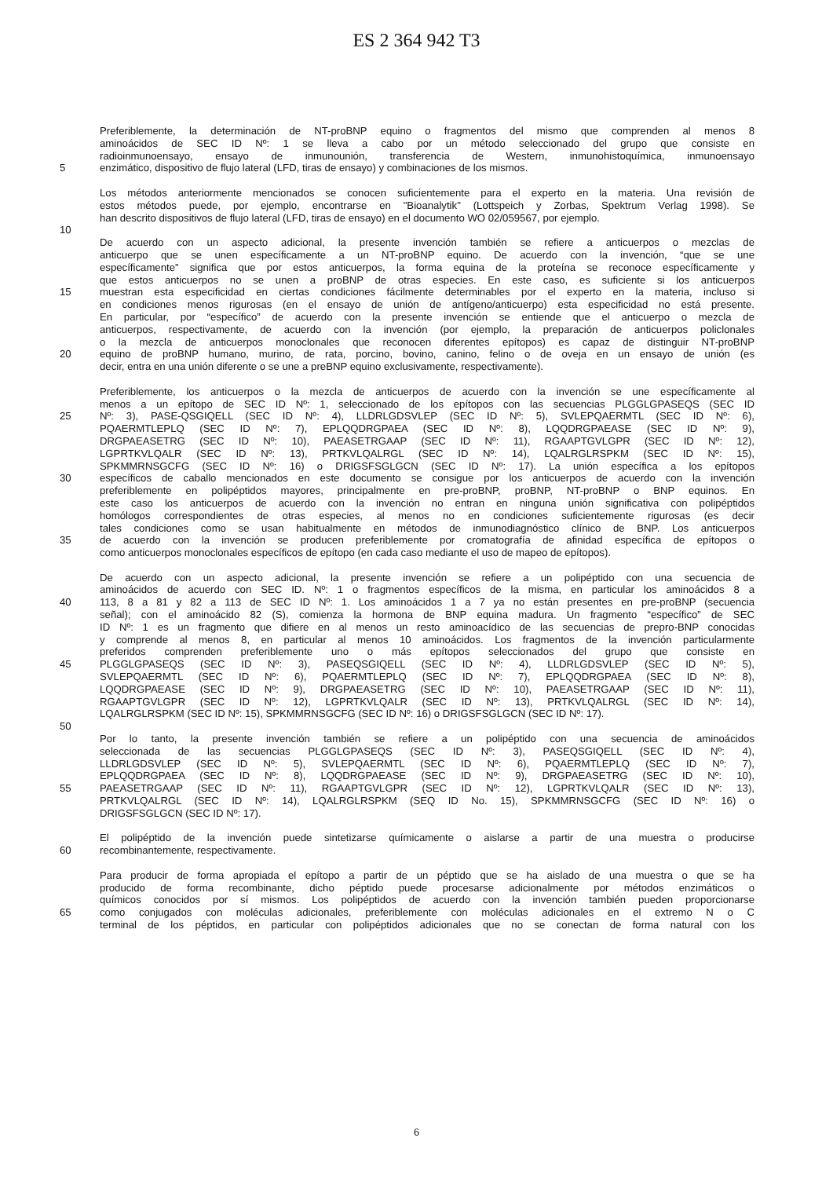ES 2 364 942 T3
Preferiblemente, la determinación de NT-proBNP equino o fragmentos del mismo que comprenden al menos 8
aminoácidos de SEC ID Nº: 1 se lleva a cabo por un método seleccionado del grupo que consiste en
radioinmunoensayo, ensayo de inmunounión, transferencia de Western, inmunohistoquímica, inmunoensayo
5 enzimático, dispositivo de flujo lateral (LFD, tiras de ensayo) y combinaciones de los mismos.
Los métodos anteriormente mencionados se conocen suficientemente para el experto en la materia. Una revisión de
estos métodos puede, por ejemplo, encontrarse en "Bioanalytik" (Lottspeich y Zorbas, Spektrum Verlag 1998). Se
han descrito dispositivos de flujo lateral (LFD, tiras de ensayo) en el documento WO 02/059567, por ejemplo.
10
De acuerdo con un aspecto adicional, la presente invención también se refiere a anticuerpos o mezclas de
anticuerpo que se unen específicamente a un NT-proBNP equino. De acuerdo con la invención, “que se une
específicamente” significa que por estos anticuerpos, la forma equina de la proteína se reconoce específicamente y
que estos anticuerpos no se unen a proBNP de otras especies. En este caso, es suficiente si los anticuerpos
15 muestran esta especificidad en ciertas condiciones fácilmente determinables por el experto en la materia, incluso si
en condiciones menos rigurosas (en el ensayo de unión de antígeno/anticuerpo) esta especificidad no está presente.
En particular, por “específico” de acuerdo con la presente invención se entiende que el anticuerpo o mezcla de
anticuerpos, respectivamente, de acuerdo con la invención (por ejemplo, la preparación de anticuerpos policlonales
o la mezcla de anticuerpos monoclonales que reconocen diferentes epítopos) es capaz de distinguir NT-proBNP
20 equino de proBNP humano, murino, de rata, porcino, bovino, canino, felino o de oveja en un ensayo de unión (es
decir, entra en una unión diferente o se une a preBNP equino exclusivamente, respectivamente).
Preferiblemente, los anticuerpos o la mezcla de anticuerpos de acuerdo con la invención se une específicamente al
menos a un epítopo de SEC ID Nº: 1, seleccionado de los epítopos con las secuencias PLGGLGPASEQS (SEC ID
25 Nº: 3), PASE-QSGIQELL (SEC ID Nº: 4), LLDRLGDSVLEP (SEC ID Nº: 5), SVLEPQAERMTL (SEC ID Nº: 6),
PQAERMTLEPLQ (SEC ID Nº: 7), EPLQQDRGPAEA (SEC ID Nº: 8), LQQDRGPAEASE (SEC ID Nº: 9),
DRGPAEASETRG (SEC ID Nº: 10), PAEASETRGAAP (SEC ID Nº: 11), RGAAPTGVLGPR (SEC ID Nº: 12),
LGPRTKVLQALR (SEC ID Nº: 13), PRTKVLQALRGL (SEC ID Nº: 14), LQALRGLRSPKM (SEC ID Nº: 15),
SPKMMRNSGCFG (SEC ID Nº: 16) o DRIGSFSGLGCN (SEC ID Nº: 17). La unión específica a los epítopos
30 específicos de caballo mencionados en este documento se consigue por los anticuerpos de acuerdo con la invención
preferiblemente en polipéptidos mayores, principalmente en pre-proBNP, proBNP, NT-proBNP o BNP equinos. En
este caso los anticuerpos de acuerdo con la invención no entran en ninguna unión significativa con polipéptidos
homólogos correspondientes de otras especies, al menos no en condiciones suficientemente rigurosas (es decir
tales condiciones como se usan habitualmente en métodos de inmunodiagnóstico clínico de BNP. Los anticuerpos
35 de acuerdo con la invención se producen preferiblemente por cromatografía de afinidad específica de epítopos o
como anticuerpos monoclonales específicos de epítopo (en cada caso mediante el uso de mapeo de epítopos).
De acuerdo con un aspecto adicional, la presente invención se refiere a un polipéptido con una secuencia de
aminoácidos de acuerdo con SEC ID. Nº: 1 o fragmentos específicos de la misma, en particular los aminoácidos 8 a
40 113, 8 a 81 y 82 a 113 de SEC ID Nº: 1. Los aminoácidos 1 a 7 ya no están presentes en pre-proBNP (secuencia
señal); con el aminoácido 82 (S), comienza la hormona de BNP equina madura. Un fragmento “específico” de SEC
ID Nº: 1 es un fragmento que difiere en al menos un resto aminoacídico de las secuencias de prepro-BNP conocidas
y comprende al menos 8, en particular al menos 10 aminoácidos. Los fragmentos de la invención particularmente
preferidos comprenden preferiblemente uno o más epítopos seleccionados del grupo que consiste en
45 PLGGLGPASEQS (SEC ID Nº: 3), PASEQSGIQELL (SEC ID Nº: 4), LLDRLGDSVLEP (SEC ID Nº: 5),
SVLEPQAERMTL (SEC ID Nº: 6), PQAERMTLEPLQ (SEC ID Nº: 7), EPLQQDRGPAEA (SEC ID Nº: 8),
LQQDRGPAEASE (SEC ID Nº: 9), DRGPAEASETRG (SEC ID Nº: 10), PAEASETRGAAP (SEC ID Nº: 11),
RGAAPTGVLGPR (SEC ID Nº: 12), LGPRTKVLQALR (SEC ID Nº: 13), PRTKVLQALRGL (SEC ID Nº: 14),
LQALRGLRSPKM (SEC ID Nº: 15), SPKMMRNSGCFG (SEC ID Nº: 16) o DRIGSFSGLGCN (SEC ID Nº: 17).
50
Por lo tanto, la presente invención también se refiere a un polipéptido con una secuencia de aminoácidos
seleccionada de las secuencias PLGGLGPASEQS (SEC ID Nº: 3), PASEQSGIQELL (SEC ID Nº: 4),
LLDRLGDSVLEP (SEC ID Nº: 5), SVLEPQAERMTL (SEC ID Nº: 6), PQAERMTLEPLQ (SEC ID Nº: 7),
EPLQQDRGPAEA (SEC ID Nº: 8), LQQDRGPAEASE (SEC ID Nº: 9), DRGPAEASETRG (SEC ID Nº: 10),
55 PAEASETRGAAP (SEC ID Nº: 11), RGAAPTGVLGPR (SEC ID Nº: 12), LGPRTKVLQALR (SEC ID Nº: 13),
PRTKVLQALRGL (SEC ID Nº: 14), LQALRGLRSPKM (SEQ ID No. 15), SPKMMRNSGCFG (SEC ID Nº: 16) o
DRIGSFSGLGCN (SEC ID Nº: 17).
El polipéptido de la invención puede sintetizarse químicamente o aislarse a partir de una muestra o producirse
60 recombinantemente, respectivamente.
Para producir de forma apropiada el epítopo a partir de un péptido que se ha aislado de una muestra o que se ha
producido de forma recombinante, dicho péptido puede procesarse adicionalmente por métodos enzimáticos o
químicos conocidos por sí mismos. Los polipéptidos de acuerdo con la invención también pueden proporcionarse
65 como conjugados con moléculas adicionales, preferiblemente con moléculas adicionales en el extremo N o C
terminal de los péptidos, en particular con polipéptidos adicionales que no se conectan de forma natural con los
6